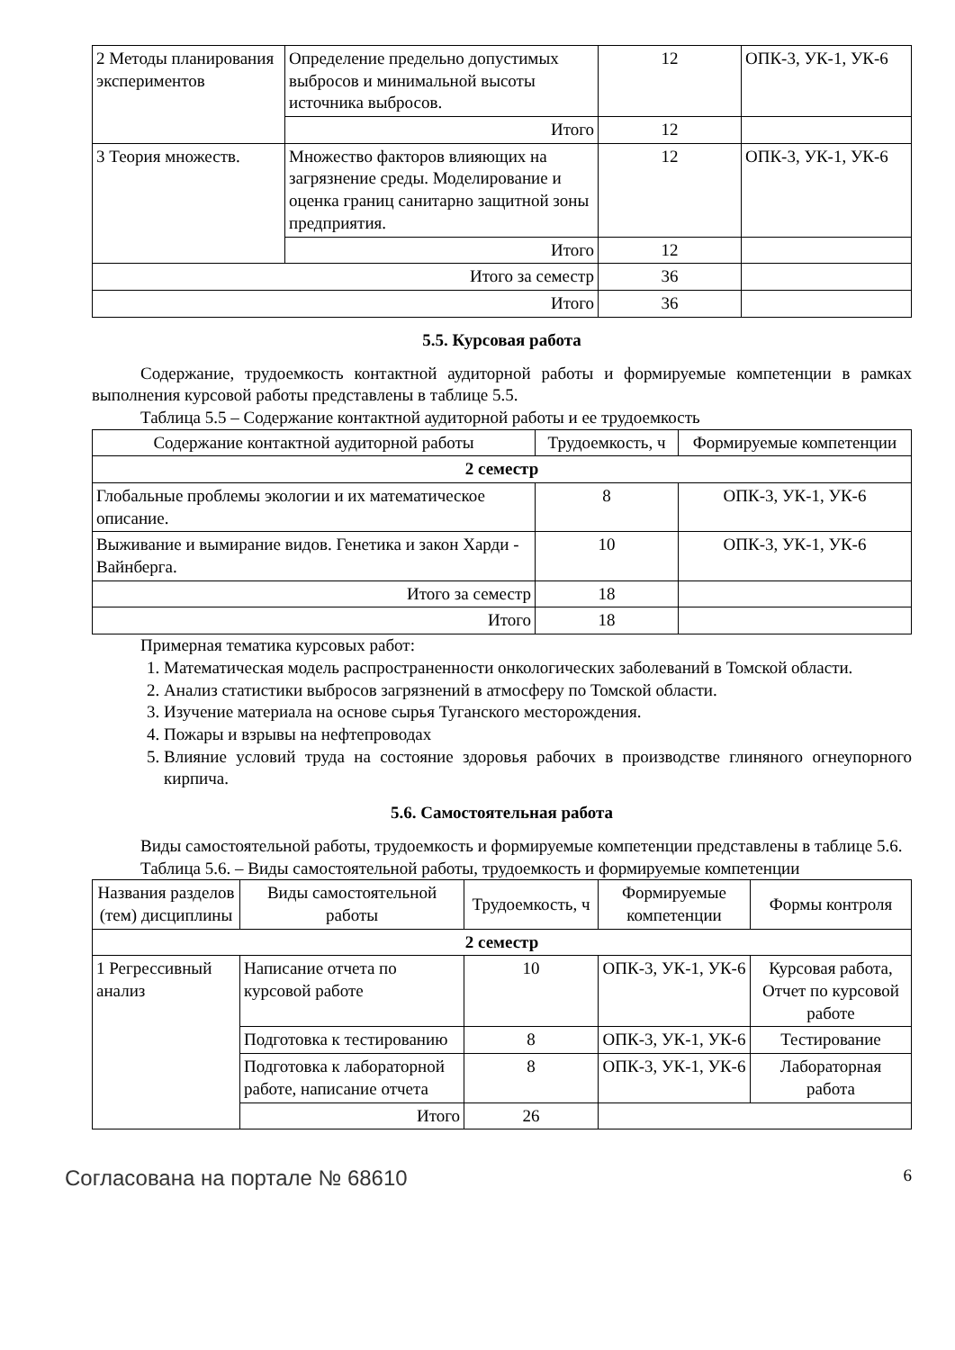| 2 Методы планирования экспериментов | Определение предельно допустимых выбросов и минимальной высоты источника выбросов. | 12 | ОПК-3, УК-1, УК-6 |
| | Итого | 12 | |
| 3 Теория множеств. | Множество факторов влияющих на загрязнение среды. Моделирование и оценка границ санитарно защитной зоны предприятия. | 12 | ОПК-3, УК-1, УК-6 |
| | Итого | 12 | |
| Итого за семестр | | 36 | |
| Итого | | 36 | |
5.5. Курсовая работа
Содержание, трудоемкость контактной аудиторной работы и формируемые компетенции в рамках выполнения курсовой работы представлены в таблице 5.5.
Таблица 5.5 – Содержание контактной аудиторной работы и ее трудоемкость
| Содержание контактной аудиторной работы | Трудоемкость, ч | Формируемые компетенции |
| --- | --- | --- |
| 2 семестр | | |
| Глобальные проблемы экологии и их математическое описание. | 8 | ОПК-3, УК-1, УК-6 |
| Выживание и вымирание видов. Генетика и закон Харди - Вайнберга. | 10 | ОПК-3, УК-1, УК-6 |
| Итого за семестр | 18 | |
| Итого | 18 | |
Примерная тематика курсовых работ:
1. Математическая модель распространенности онкологических заболеваний в Томской области.
2. Анализ статистики выбросов загрязнений в атмосферу по Томской области.
3. Изучение материала на основе сырья Туганского месторождения.
4. Пожары и взрывы на нефтепроводах
5. Влияние условий труда на состояние здоровья рабочих в производстве глиняного огнеупорного кирпича.
5.6. Самостоятельная работа
Виды самостоятельной работы, трудоемкость и формируемые компетенции представлены в таблице 5.6.
Таблица 5.6. – Виды самостоятельной работы, трудоемкость и формируемые компетенции
| Названия разделов (тем) дисциплины | Виды самостоятельной работы | Трудоемкость, ч | Формируемые компетенции | Формы контроля |
| --- | --- | --- | --- | --- |
| 2 семестр | | | | |
| 1 Регрессивный анализ | Написание отчета по курсовой работе | 10 | ОПК-3, УК-1, УК-6 | Курсовая работа, Отчет по курсовой работе |
| | Подготовка к тестированию | 8 | ОПК-3, УК-1, УК-6 | Тестирование |
| | Подготовка к лабораторной работе, написание отчета | 8 | ОПК-3, УК-1, УК-6 | Лабораторная работа |
| | Итого | 26 | | |
Согласована на портале № 68610 6